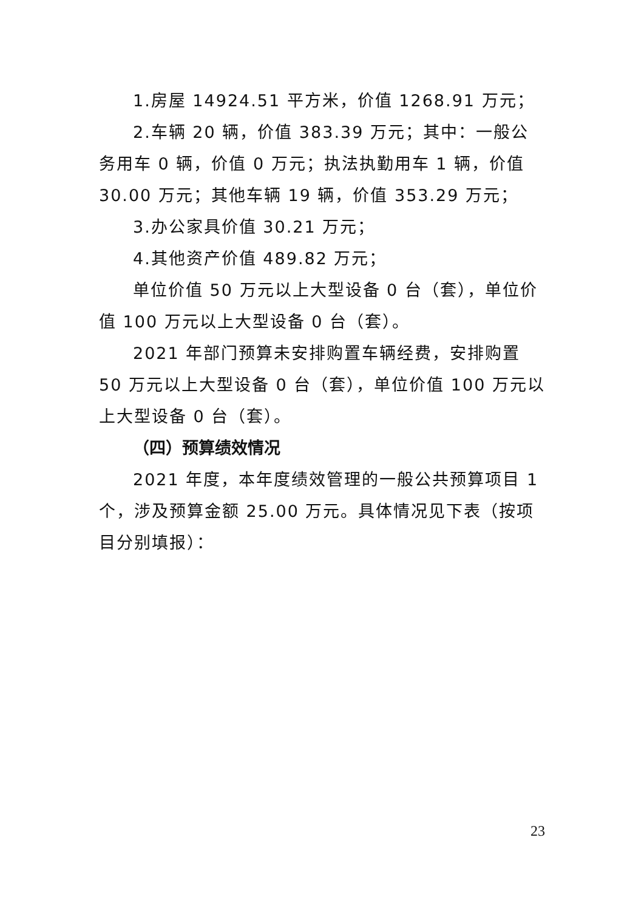1.房屋 14924.51 平方米，价值 1268.91 万元；
2.车辆 20 辆，价值 383.39 万元；其中：一般公务用车 0 辆，价值 0 万元；执法执勤用车 1 辆，价值 30.00 万元；其他车辆 19 辆，价值 353.29 万元；
3.办公家具价值 30.21 万元；
4.其他资产价值 489.82 万元；
单位价值 50 万元以上大型设备 0 台（套），单位价值 100 万元以上大型设备 0 台（套）。
2021 年部门预算未安排购置车辆经费，安排购置 50 万元以上大型设备 0 台（套），单位价值 100 万元以上大型设备 0 台（套）。
（四）预算绩效情况
2021 年度，本年度绩效管理的一般公共预算项目 1 个，涉及预算金额 25.00 万元。具体情况见下表（按项目分别填报）：
23